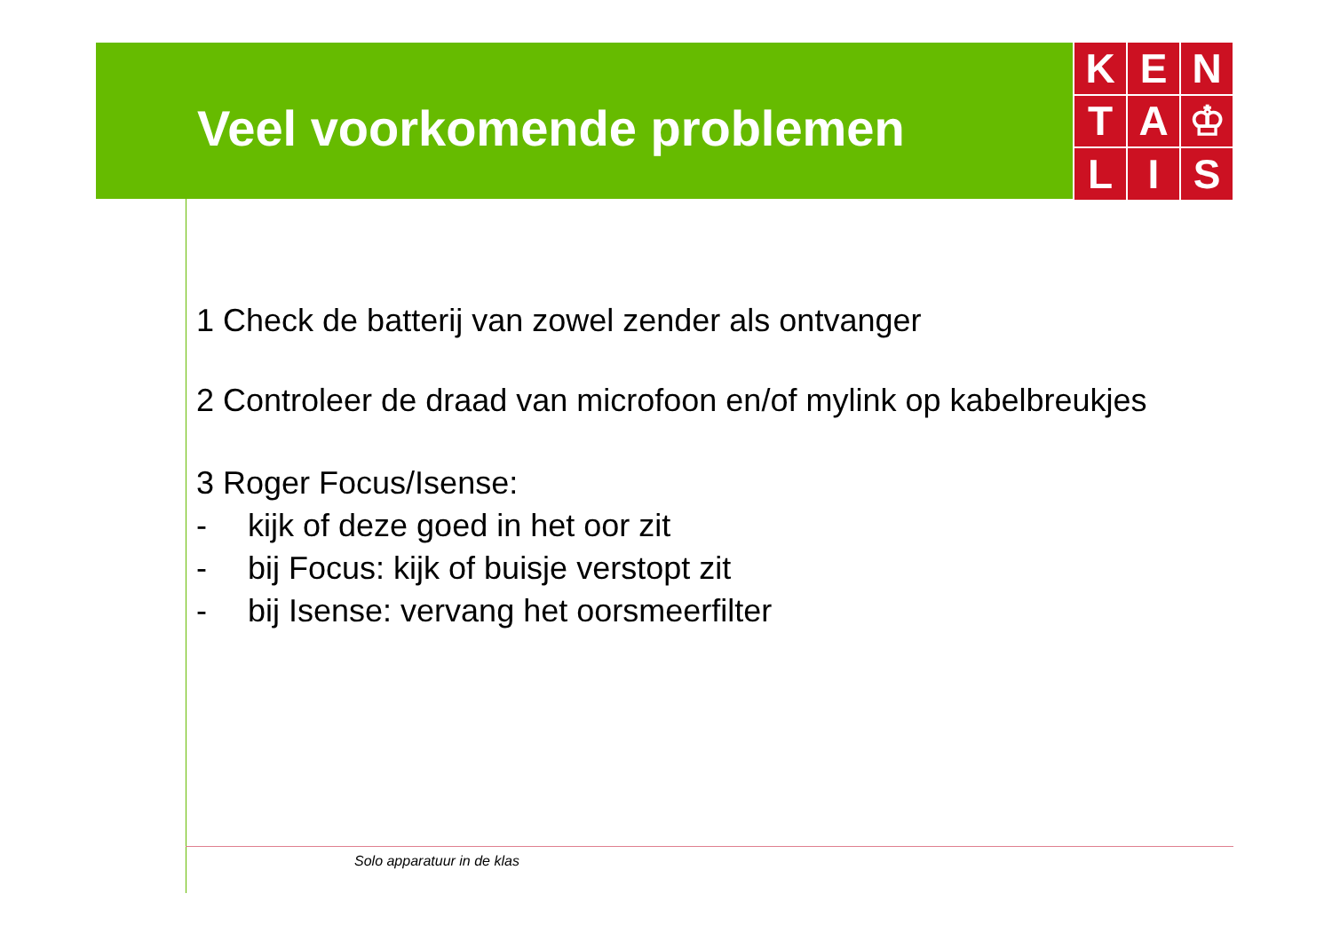Veel voorkomende problemen
K
E
N
T
A
♔
L
I
S
1 Check de batterij van zowel zender als ontvanger
2 Controleer de draad van microfoon en/of mylink op kabelbreukjes
3 Roger Focus/Isense:
- kijk of deze goed in het oor zit
- bij Focus: kijk of buisje verstopt zit
- bij Isense: vervang het oorsmeerfilter
Solo apparatuur in de klas